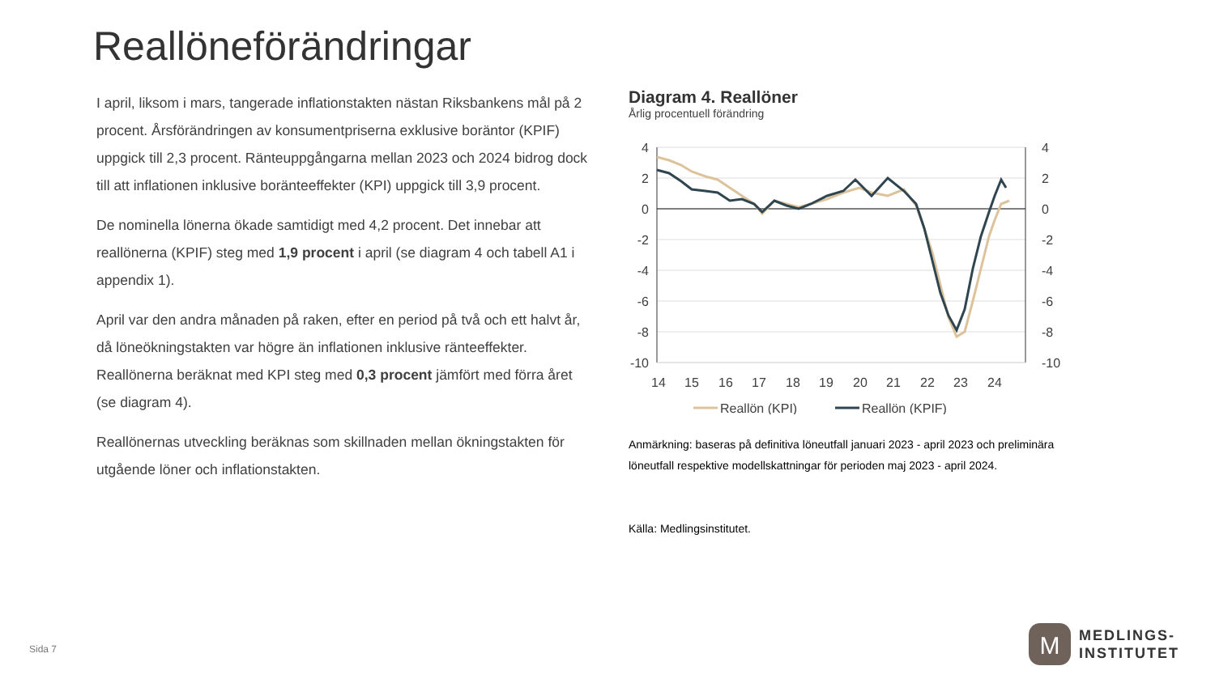Reallöneförändringar
I april, liksom i mars, tangerade inflationstakten nästan Riksbankens mål på 2 procent. Årsförändringen av konsumentpriserna exklusive boräntor (KPIF) uppgick till 2,3 procent. Ränteuppgångarna mellan 2023 och 2024 bidrog dock till att inflationen inklusive boränteeffekter (KPI) uppgick till 3,9 procent.
De nominella lönerna ökade samtidigt med 4,2 procent. Det innebar att reallönerna (KPIF) steg med 1,9 procent i april (se diagram 4 och tabell A1 i appendix 1).
April var den andra månaden på raken, efter en period på två och ett halvt år, då löneökningstakten var högre än inflationen inklusive ränteeffekter. Reallönerna beräknat med KPI steg med 0,3 procent jämfört med förra året (se diagram 4).
Reallönernas utveckling beräknas som skillnaden mellan ökningstakten för utgående löner och inflationstakten.
Diagram 4. Reallöner
Årlig procentuell förändring
4
2
0
-2
-4
-6
-8
-10
4
2
0
-2
-4
-6
-8
-10
14
15
16
17
18
19
20
21
22
23
24
Reallön (KPI)
Reallön (KPIF)
Anmärkning: baseras på definitiva löneutfall januari 2023 - april 2023 och preliminära löneutfall respektive modellskattningar för perioden maj 2023 - april 2024.
Källa: Medlingsinstitutet.
Sida 7
M
MEDLINGS-
INSTITUTET